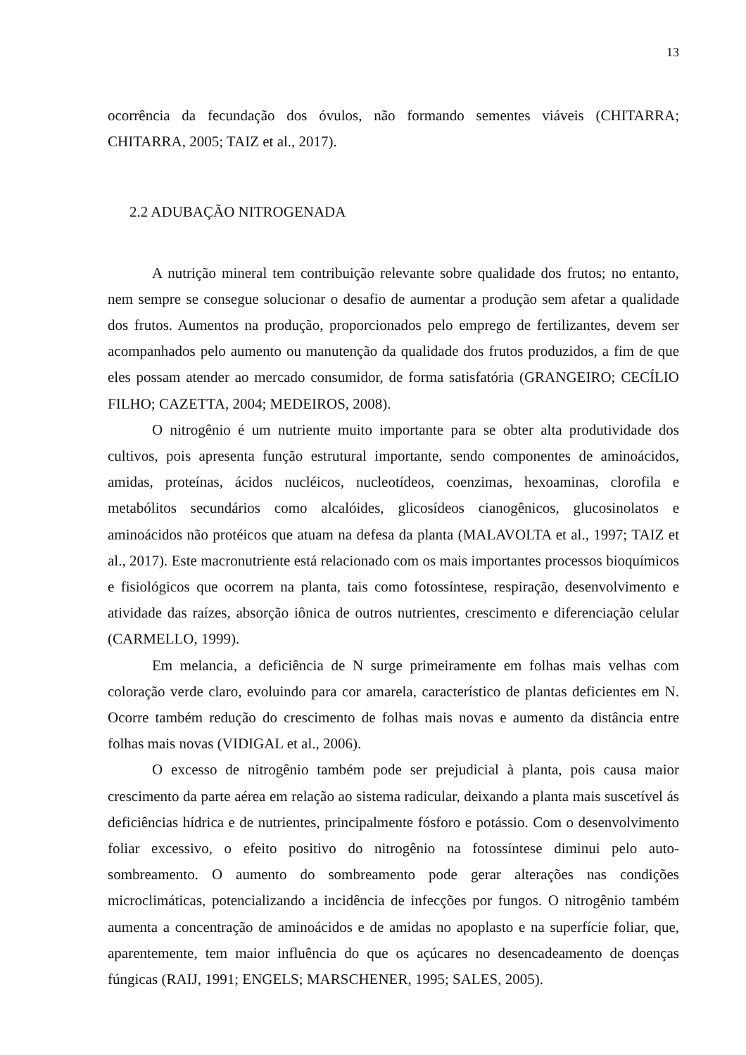13
ocorrência da fecundação dos óvulos, não formando sementes viáveis (CHITARRA; CHITARRA, 2005; TAIZ et al., 2017).
2.2 ADUBAÇÃO NITROGENADA
A nutrição mineral tem contribuição relevante sobre qualidade dos frutos; no entanto, nem sempre se consegue solucionar o desafio de aumentar a produção sem afetar a qualidade dos frutos. Aumentos na produção, proporcionados pelo emprego de fertilizantes, devem ser acompanhados pelo aumento ou manutenção da qualidade dos frutos produzidos, a fim de que eles possam atender ao mercado consumidor, de forma satisfatória (GRANGEIRO; CECÍLIO FILHO; CAZETTA, 2004; MEDEIROS, 2008).
O nitrogênio é um nutriente muito importante para se obter alta produtividade dos cultivos, pois apresenta função estrutural importante, sendo componentes de aminoácidos, amidas, proteínas, ácidos nucléicos, nucleotídeos, coenzimas, hexoaminas, clorofila e metabólitos secundários como alcalóides, glicosídeos cianogênicos, glucosinolatos e aminoácidos não protéicos que atuam na defesa da planta (MALAVOLTA et al., 1997; TAIZ et al., 2017). Este macronutriente está relacionado com os mais importantes processos bioquímicos e fisiológicos que ocorrem na planta, tais como fotossíntese, respiração, desenvolvimento e atividade das raízes, absorção iônica de outros nutrientes, crescimento e diferenciação celular (CARMELLO, 1999).
Em melancia, a deficiência de N surge primeiramente em folhas mais velhas com coloração verde claro, evoluindo para cor amarela, característico de plantas deficientes em N. Ocorre também redução do crescimento de folhas mais novas e aumento da distância entre folhas mais novas (VIDIGAL et al., 2006).
O excesso de nitrogênio também pode ser prejudicial à planta, pois causa maior crescimento da parte aérea em relação ao sistema radicular, deixando a planta mais suscetível ás deficiências hídrica e de nutrientes, principalmente fósforo e potássio. Com o desenvolvimento foliar excessivo, o efeito positivo do nitrogênio na fotossíntese diminui pelo auto-sombreamento. O aumento do sombreamento pode gerar alterações nas condições microclimáticas, potencializando a incidência de infecções por fungos. O nitrogênio também aumenta a concentração de aminoácidos e de amidas no apoplasto e na superfície foliar, que, aparentemente, tem maior influência do que os açúcares no desencadeamento de doenças fúngicas (RAIJ, 1991; ENGELS; MARSCHENER, 1995; SALES, 2005).